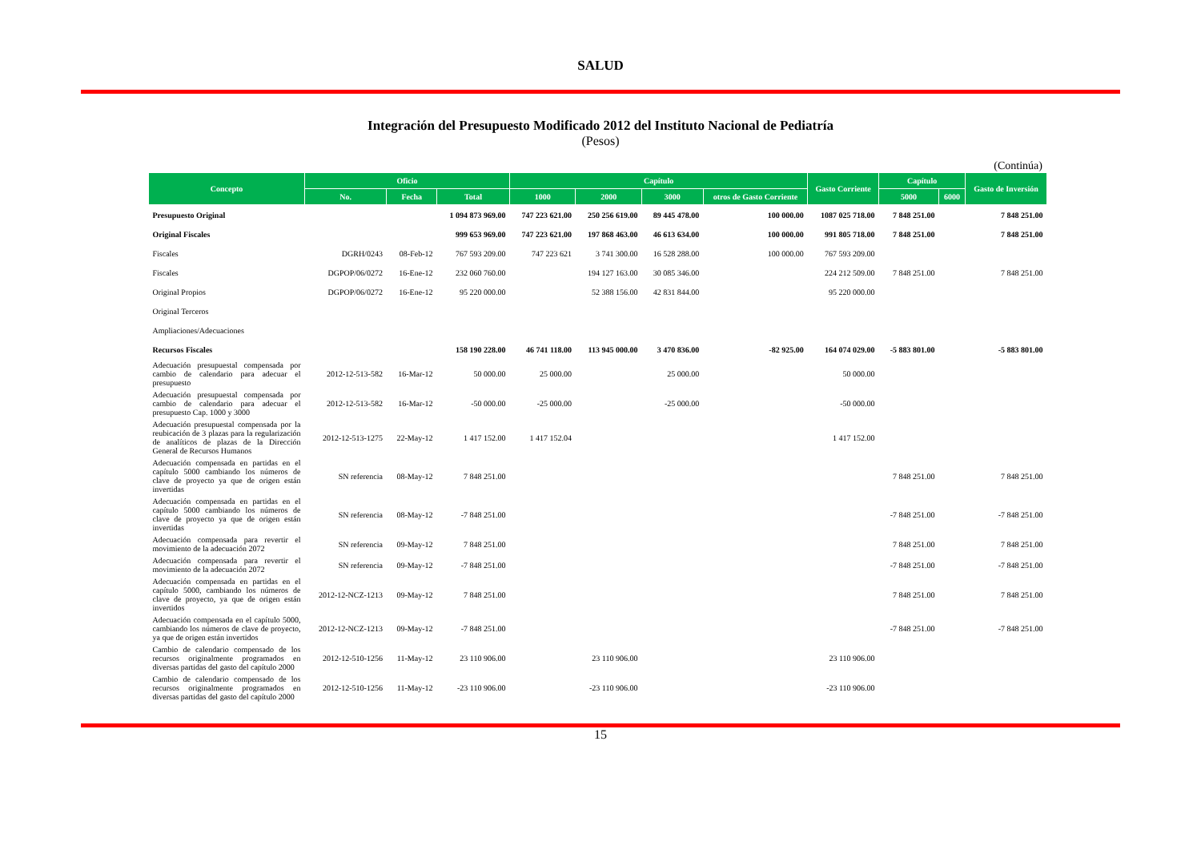SALUD
Integración del Presupuesto Modificado 2012 del Instituto Nacional de Pediatría
(Pesos)
(Continúa)
| Concepto | Oficio | | | Capítulo | | | | Gasto Corriente | Capítulo | | Gasto de Inversión |
| --- | --- | --- | --- | --- | --- | --- | --- | --- | --- | --- | --- |
| | No. | Fecha | Total | 1000 | 2000 | 3000 | otros de Gasto Corriente | | 5000 | 6000 | |
| Presupuesto Original | | | 1 094 873 969.00 | 747 223 621.00 | 250 256 619.00 | 89 445 478.00 | 100 000.00 | 1087 025 718.00 | 7 848 251.00 | | 7 848 251.00 |
| Original Fiscales | | | 999 653 969.00 | 747 223 621.00 | 197 868 463.00 | 46 613 634.00 | 100 000.00 | 991 805 718.00 | 7 848 251.00 | | 7 848 251.00 |
| Fiscales | DGRH/0243 | 08-Feb-12 | 767 593 209.00 | 747 223 621 | 3 741 300.00 | 16 528 288.00 | 100 000.00 | 767 593 209.00 | | | |
| Fiscales | DGPOP/06/0272 | 16-Ene-12 | 232 060 760.00 | | 194 127 163.00 | 30 085 346.00 | | 224 212 509.00 | 7 848 251.00 | | 7 848 251.00 |
| Original Propios | DGPOP/06/0272 | 16-Ene-12 | 95 220 000.00 | | 52 388 156.00 | 42 831 844.00 | | 95 220 000.00 | | | |
| Original Terceros | | | | | | | | | | | |
| Ampliaciones/Adecuaciones | | | | | | | | | | | |
| Recursos Fiscales | | | 158 190 228.00 | 46 741 118.00 | 113 945 000.00 | 3 470 836.00 | -82 925.00 | 164 074 029.00 | -5 883 801.00 | | -5 883 801.00 |
| Adecuación presupuestal compensada por cambio de calendario para adecuar el presupuesto | 2012-12-513-582 | 16-Mar-12 | 50 000.00 | 25 000.00 | | 25 000.00 | | 50 000.00 | | | |
| Adecuación presupuestal compensada por cambio de calendario para adecuar el presupuesto Cap. 1000 y 3000 | 2012-12-513-582 | 16-Mar-12 | -50 000.00 | -25 000.00 | | -25 000.00 | | -50 000.00 | | | |
| Adecuación presupuestal compensada por la reubicación de 3 plazas para la regularización de analíticos de plazas de la Dirección General de Recursos Humanos | 2012-12-513-1275 | 22-May-12 | 1 417 152.00 | 1 417 152.04 | | | | 1 417 152.00 | | | |
| Adecuación compensada en partidas en el capítulo 5000 cambiando los números de clave de proyecto ya que de origen están invertidas | SN referencia | 08-May-12 | 7 848 251.00 | | | | | | 7 848 251.00 | | 7 848 251.00 |
| Adecuación compensada en partidas en el capítulo 5000 cambiando los números de clave de proyecto ya que de origen están invertidas | SN referencia | 08-May-12 | -7 848 251.00 | | | | | | -7 848 251.00 | | -7 848 251.00 |
| Adecuación compensada para revertir el movimiento de la adecuación 2072 | SN referencia | 09-May-12 | 7 848 251.00 | | | | | | 7 848 251.00 | | 7 848 251.00 |
| Adecuación compensada para revertir el movimiento de la adecuación 2072 | SN referencia | 09-May-12 | -7 848 251.00 | | | | | | -7 848 251.00 | | -7 848 251.00 |
| Adecuación compensada en partidas en el capítulo 5000, cambiando los números de clave de proyecto, ya que de origen están invertidos | 2012-12-NCZ-1213 | 09-May-12 | 7 848 251.00 | | | | | | 7 848 251.00 | | 7 848 251.00 |
| Adecuación compensada en el capítulo 5000, cambiando los números de clave de proyecto, ya que de origen están invertidos | 2012-12-NCZ-1213 | 09-May-12 | -7 848 251.00 | | | | | | -7 848 251.00 | | -7 848 251.00 |
| Cambio de calendario compensado de los recursos originalmente programados en diversas partidas del gasto del capítulo 2000 | 2012-12-510-1256 | 11-May-12 | 23 110 906.00 | | 23 110 906.00 | | | 23 110 906.00 | | | |
| Cambio de calendario compensado de los recursos originalmente programados en diversas partidas del gasto del capítulo 2000 | 2012-12-510-1256 | 11-May-12 | -23 110 906.00 | | -23 110 906.00 | | | -23 110 906.00 | | | |
15